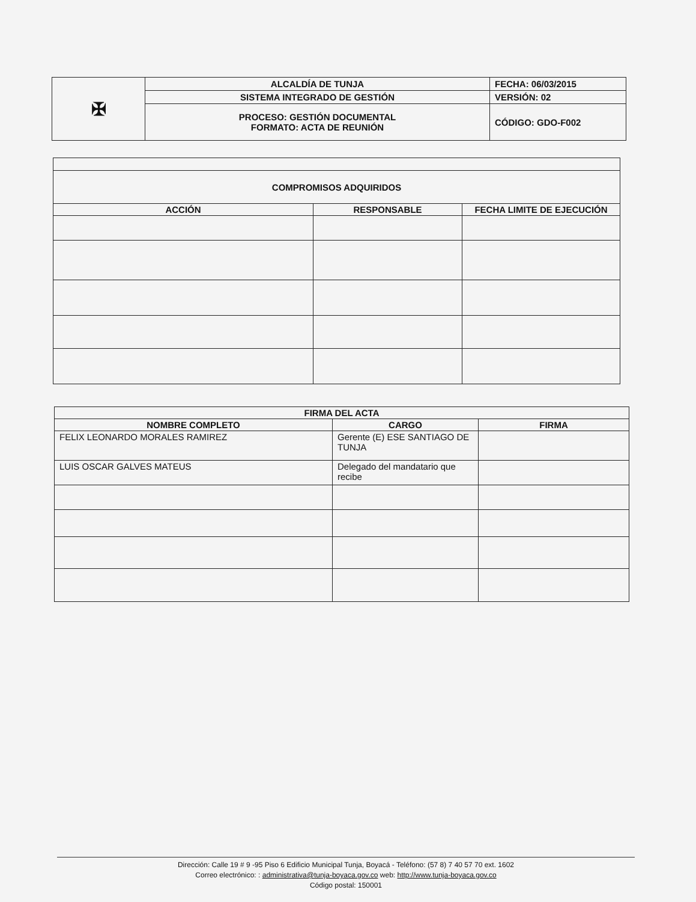| ✠ | ALCALDÍA DE TUNJA | FECHA: 06/03/2015 |
| | SISTEMA INTEGRADO DE GESTIÓN | VERSIÓN: 02 |
| | PROCESO: GESTIÓN DOCUMENTAL FORMATO: ACTA DE REUNIÓN | CÓDIGO: GDO-F002 |
| COMPROMISOS ADQUIRIDOS | | |
| --- | --- | --- |
| ACCIÓN | RESPONSABLE | FECHA LIMITE DE EJECUCIÓN |
| FIRMA DEL ACTA | | |
| --- | --- | --- |
| NOMBRE COMPLETO | CARGO | FIRMA |
| FELIX LEONARDO MORALES RAMIREZ | Gerente (E) ESE SANTIAGO DE TUNJA | |
| LUIS OSCAR GALVES MATEUS | Delegado del mandatario que recibe | |
Dirección: Calle 19 # 9 -95 Piso 6 Edificio Municipal Tunja, Boyacá - Teléfono: (57 8) 7 40 57 70 ext. 1602
Correo electrónico: : administrativa@tunja-boyaca.gov.co web: http://www.tunja-boyaca.gov.co
Código postal: 150001